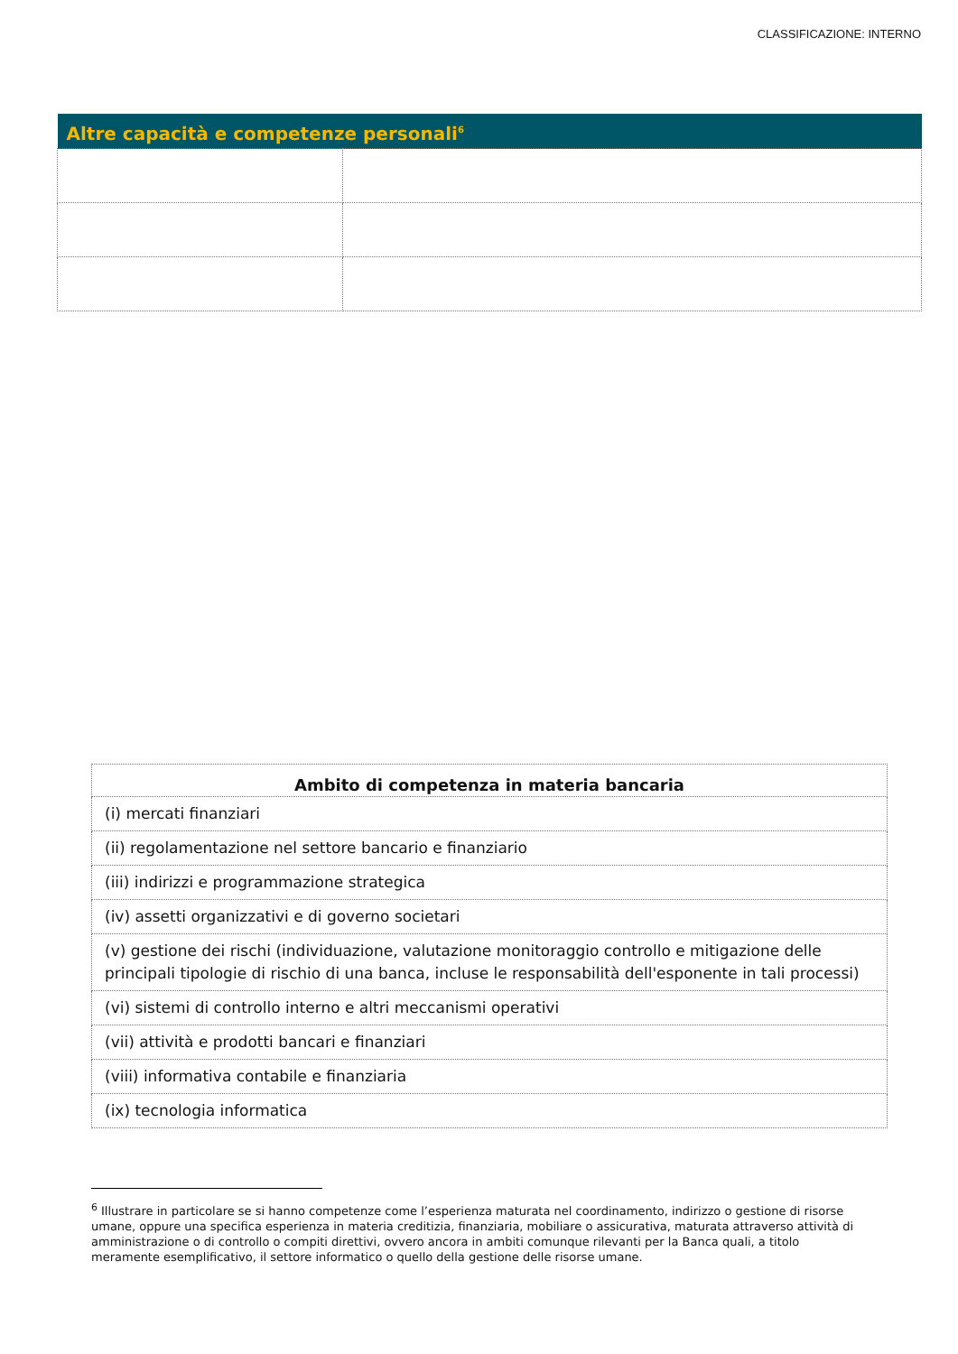CLASSIFICAZIONE: INTERNO
| Altre capacità e competenze personali<sup>6</sup> | |
| --- | --- |
| Ambito di competenza in materia bancaria |
| --- |
| (i) mercati finanziari |
| (ii) regolamentazione nel settore bancario e finanziario |
| (iii) indirizzi e programmazione strategica |
| (iv) assetti organizzativi e di governo societari |
| (v) gestione dei rischi (individuazione, valutazione monitoraggio controllo e mitigazione delle principali tipologie di rischio di una banca, incluse le responsabilità dell'esponente in tali processi) |
| (vi) sistemi di controllo interno e altri meccanismi operativi |
| (vii) attività e prodotti bancari e finanziari |
| (viii) informativa contabile e finanziaria |
| (ix) tecnologia informatica |
<sup>6</sup> Illustrare in particolare se si hanno competenze come l’esperienza maturata nel coordinamento, indirizzo o gestione di risorse umane, oppure una specifica esperienza in materia creditizia, finanziaria, mobiliare o assicurativa, maturata attraverso attività di amministrazione o di controllo o compiti direttivi, ovvero ancora in ambiti comunque rilevanti per la Banca quali, a titolo meramente esemplificativo, il settore informatico o quello della gestione delle risorse umane.